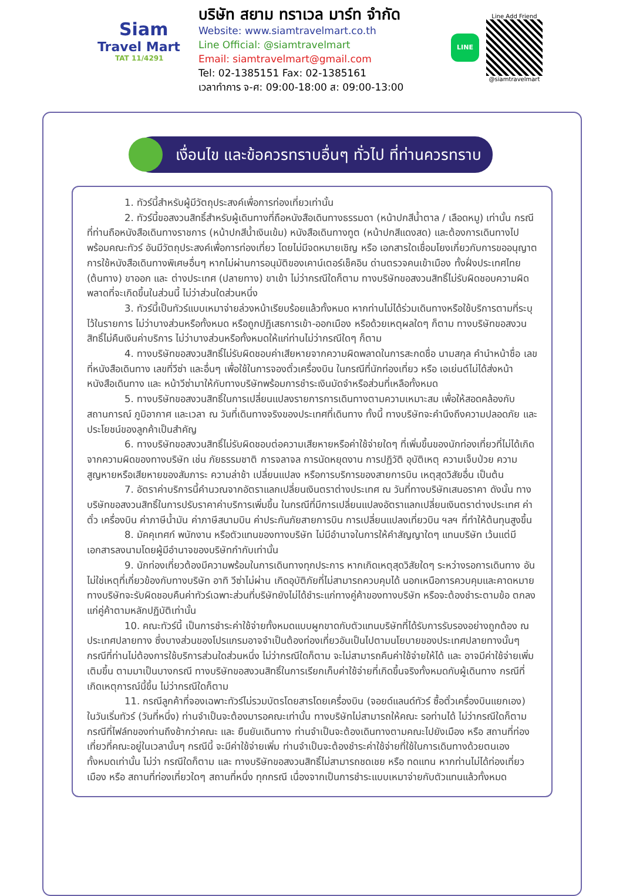Siam
Travel Mart
TAT 11/4291
บริษัท สยาม ทราเวล มาร์ท จำกัด
Website: www.siamtravelmart.co.th
Line Official: @siamtravelmart
Email: siamtravelmart@gmail.com
Tel: 02-1385151 Fax: 02-1385161
เวลาทำการ จ-ศ: 09:00-18:00 ส: 09:00-13:00
LINE
Line Add Friend
@siamtravelmart
เงื่อนไข และข้อควรทราบอื่นๆ ทั่วไป ที่ท่านควรทราบ
1. ทัวร์นี้สำหรับผู้มีวัตถุประสงค์เพื่อการท่องเที่ยวเท่านั้น
2. ทัวร์นี้ขอสงวนสิทธิ์สำหรับผู้เดินทางที่ถือหนังสือเดินทางธรรมดา (หน้าปกสีน้ำตาล / เลือดหมู) เท่านั้น กรณีที่ท่านถือหนังสือเดินทางราชการ (หน้าปกสีน้ำเงินเข้ม) หนังสือเดินทางทูต (หน้าปกสีแดงสด) และต้องการเดินทางไปพร้อมคณะทัวร์ อันมีวัตถุประสงค์เพื่อการท่องเที่ยว โดยไม่มีจดหมายเชิญ หรือ เอกสารใดเชื่อมโยงเกี่ยวกับการขออนุญาตการใช้หนังสือเดินทางพิเศษอื่นๆ หากไม่ผ่านการอนุมัติของเคาน์เตอร์เช็คอิน ด่านตรวจคนเข้าเมือง ทั้งฝั่งประเทศไทย (ต้นทาง) ขาออก และ ต่างประเทศ (ปลายทาง) ขาเข้า ไม่ว่ากรณีใดก็ตาม ทางบริษัทขอสงวนสิทธิ์ไม่รับผิดชอบความผิดพลาดที่จะเกิดขึ้นในส่วนนี้ ไม่ว่าส่วนใดส่วนหนึ่ง
3. ทัวร์นี้เป็นทัวร์แบบเหมาจ่ายล่วงหน้าเรียบร้อยแล้วทั้งหมด หากท่านไม่ได้ร่วมเดินทางหรือใช้บริการตามที่ระบุไว้ในรายการ ไม่ว่าบางส่วนหรือทั้งหมด หรือถูกปฏิเสธการเข้า-ออกเมือง หรือด้วยเหตุผลใดๆ ก็ตาม ทางบริษัทขอสงวนสิทธิ์ไม่คืนเงินค่าบริการ ไม่ว่าบางส่วนหรือทั้งหมดให้แก่ท่านไม่ว่ากรณีใดๆ ก็ตาม
4. ทางบริษัทขอสงวนสิทธิ์ไม่รับผิดชอบค่าเสียหายจากความผิดพลาดในการสะกดชื่อ นามสกุล คำนำหน้าชื่อ เลขที่หนังสือเดินทาง เลขที่วีซ่า และอื่นๆ เพื่อใช้ในการจองตั๋วเครื่องบิน ในกรณีที่นักท่องเที่ยว หรือ เอเย่นต์ไม่ได้ส่งหน้าหนังสือเดินทาง และ หน้าวีซ่ามาให้กับทางบริษัทพร้อมการชำระเงินมัดจำหรือส่วนที่เหลือทั้งหมด
5. ทางบริษัทขอสงวนสิทธิ์ในการเปลี่ยนแปลงรายการการเดินทางตามความเหมาะสม เพื่อให้สอดคล้องกับ สถานการณ์ ภูมิอากาศ และเวลา ณ วันที่เดินทางจริงของประเทศที่เดินทาง ทั้งนี้ ทางบริษัทจะคำนึงถึงความปลอดภัย และ ประโยชน์ของลูกค้าเป็นสำคัญ
6. ทางบริษัทขอสงวนสิทธิ์ไม่รับผิดชอบต่อความเสียหายหรือค่าใช้จ่ายใดๆ ที่เพิ่มขึ้นของนักท่องเที่ยวที่ไม่ได้เกิดจากความผิดของทางบริษัท เช่น ภัยธรรมชาติ การจลาจล การนัดหยุดงาน การปฏิวัติ อุบัติเหตุ ความเจ็บป่วย ความสูญหายหรือเสียหายของสัมภาระ ความล่าช้า เปลี่ยนแปลง หรือการบริการของสายการบิน เหตุสุดวิสัยอื่น เป็นต้น
7. อัตราค่าบริการนี้คำนวณจากอัตราแลกเปลี่ยนเงินตราต่างประเทศ ณ วันที่ทางบริษัทเสนอราคา ดังนั้น ทางบริษัทขอสงวนสิทธิ์ในการปรับราคาค่าบริการเพิ่มขึ้น ในกรณีที่มีการเปลี่ยนแปลงอัตราแลกเปลี่ยนเงินตราต่างประเทศ ค่าตั๋ว เครื่องบิน ค่าภาษีน้ำมัน ค่าภาษีสนามบิน ค่าประกันภัยสายการบิน การเปลี่ยนแปลงเที่ยวบิน ฯลฯ ที่ทำให้ต้นทุนสูงขึ้น
8. มัคคุเทศก์ พนักงาน หรือตัวแทนของทางบริษัท ไม่มีอำนาจในการให้คำสัญญาใดๆ แทนบริษัท เว้นแต่มีเอกสารลงนามโดยผู้มีอำนาจของบริษัทกำกับเท่านั้น
9. นักท่องเที่ยวต้องมีความพร้อมในการเดินทางทุกประการ หากเกิดเหตุสุดวิสัยใดๆ ระหว่างรอการเดินทาง อันไม่ใช่เหตุที่เกี่ยวข้องกับทางบริษัท อาทิ วีซ่าไม่ผ่าน เกิดอุบัติภัยที่ไม่สามารถควบคุมได้ นอกเหนือการควบคุมและคาดหมาย ทางบริษัทจะรับผิดชอบคืนค่าทัวร์เฉพาะส่วนที่บริษัทยังไม่ได้ชำระแก่ทางคู่ค้าของทางบริษัท หรือจะต้องชำระตามข้อ ตกลงแก่คู่ค้าตามหลักปฏิบัติเท่านั้น
10. คณะทัวร์นี้ เป็นการชำระค่าใช้จ่ายทั้งหมดแบบผูกขาดกับตัวแทนบริษัทที่ได้รับการรับรองอย่างถูกต้อง ณ ประเทศปลายทาง ซึ่งบางส่วนของโปรแกรมอาจจำเป็นต้องท่องเที่ยวอันเป็นไปตามนโยบายของประเทศปลายทางนั้นๆ กรณีที่ท่านไม่ต้องการใช้บริการส่วนใดส่วนหนึ่ง ไม่ว่ากรณีใดก็ตาม จะไม่สามารถคืนค่าใช้จ่ายให้ได้ และ อาจมีค่าใช้จ่ายเพิ่มเติมขึ้น ตามมาเป็นบางกรณี ทางบริษัทขอสงวนสิทธิ์ในการเรียกเก็บค่าใช้จ่ายที่เกิดขึ้นจริงทั้งหมดกับผู้เดินทาง กรณีที่เกิดเหตุการณ์นี้ขึ้น ไม่ว่ากรณีใดก็ตาม
11. กรณีลูกค้าที่จองเฉพาะทัวร์ไม่รวมบัตรโดยสารโดยเครื่องบิน (จอยด์แลนด์ทัวร์ ซื้อตั๋วเครื่องบินแยกเอง) ในวันเริ่มทัวร์ (วันที่หนึ่ง) ท่านจำเป็นจะต้องมารอคณะเท่านั้น ทางบริษัทไม่สามารถให้คณะ รอท่านได้ ไม่ว่ากรณีใดก็ตาม กรณีที่ไฟล์ทของท่านถึงช้ากว่าคณะ และ ยืนยันเดินทาง ท่านจำเป็นจะต้องเดินทางตามคณะไปยังเมือง หรือ สถานที่ท่องเที่ยวที่คณะอยู่ในเวลานั้นๆ กรณีนี้ จะมีค่าใช้จ่ายเพิ่ม ท่านจำเป็นจะต้องชำระค่าใช้จ่ายที่ใช้ในการเดินทางด้วยตนเองทั้งหมดเท่านั้น ไม่ว่า กรณีใดก็ตาม และ ทางบริษัทขอสงวนสิทธิ์ไม่สามารถชดเชย หรือ ทดแทน หากท่านไม่ได้ท่องเที่ยวเมือง หรือ สถานที่ท่องเที่ยวใดๆ สถานที่หนึ่ง ทุกกรณี เนื่องจากเป็นการชำระแบบเหมาจ่ายกับตัวแทนแล้วทั้งหมด